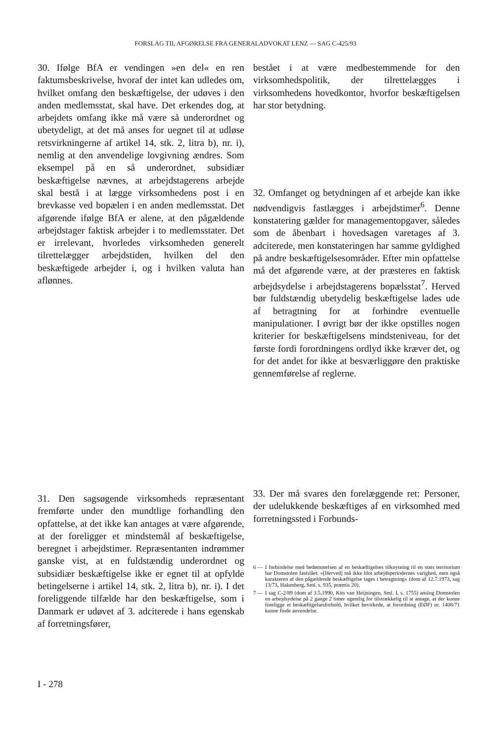FORSLAG TIL AFGØRELSE FRA GENERALADVOKAT LENZ — SAG C-425/93
30. Ifølge BfA er vendingen »en del« en ren faktumsbeskrivelse, hvoraf der intet kan udledes om, hvilket omfang den beskæftigelse, der udøves i den anden medlemsstat, skal have. Det erkendes dog, at arbejdets omfang ikke må være så underordnet og ubetydeligt, at det må anses for uegnet til at udløse retsvirkningerne af artikel 14, stk. 2, litra b), nr. i), nemlig at den anvendelige lovgivning ændres. Som eksempel på en så underordnet, subsidiær beskæftigelse nævnes, at arbejdstagerens arbejde skal bestå i at lægge virksomhedens post i en brevkasse ved bopælen i en anden medlemsstat. Det afgørende ifølge BfA er alene, at den pågældende arbejdstager faktisk arbejder i to medlemsstater. Det er irrelevant, hvorledes virksomheden generelt tilrettelægger arbejdstiden, hvilken del den beskæftigede arbejder i, og i hvilken valuta han aflønnes.
31. Den sagsøgende virksomheds repræsentant fremførte under den mundtlige forhandling den opfattelse, at det ikke kan antages at være afgørende, at der foreligger et mindstemål af beskæftigelse, beregnet i arbejdstimer. Repræsentanten indrømmer ganske vist, at en fuldstændig underordnet og subsidiær beskæftigelse ikke er egnet til at opfylde betingelserne i artikel 14, stk. 2, litra b), nr. i). I det foreliggende tilfælde har den beskæftigelse, som i Danmark er udøvet af 3. adciterede i hans egenskab af forretningsfører,
bestået i at være medbestemmende for den virksomhedspolitik, der tilrettelægges i virksomhedens hovedkontor, hvorfor beskæftigelsen har stor betydning.
32. Omfanget og betydningen af et arbejde kan ikke nødvendigvis fastlægges i arbejdstimer<sup>6</sup>. Denne konstatering gælder for managementopgaver, således som de åbenbart i hovedsagen varetages af 3. adciterede, men konstateringen har samme gyldighed på andre beskæftigelsesområder. Efter min opfattelse må det afgørende være, at der præsteres en faktisk arbejdsydelse i arbejdstagerens bopælsstat<sup>7</sup>. Herved bør fuldstændig ubetydelig beskæftigelse lades ude af betragtning for at forhindre eventuelle manipulationer. I øvrigt bør der ikke opstilles nogen kriterier for beskæftigelsens mindsteniveau, for det første fordi forordningens ordlyd ikke kræver det, og for det andet for ikke at besværliggøre den praktiske gennemførelse af reglerne.
33. Der må svares den forelæggende ret: Personer, der udelukkende beskæftiges af en virksomhed med forretningssted i Forbunds-
6 — I forbindelse med bedømmelsen af en beskæftigelses tilknytning til en stats territorium har Domstolen fastslået: »[Herved] må ikke blot arbejdsperiodernes varighed, men også karakteren af den pågældende beskæftigelse tages i betragtning« (dom af 12.7.1973, sag 13/73, Hakenberg, Sml. s. 935, præmis 20).
7 — I sag C-2/89 (dom af 3.5.1990, Kits van Heijningen, Sml. I, s. 1755) anslog Domstolen en arbejdsydelse på 2 gange 2 timer ugentlig for tilstrækkelig til at antage, at der kunne foreligge et beskæftigelsesforhold, hvilket bevirkede, at forordning (EØF) nr. 1408/71 kunne finde anvendelse.
I - 278